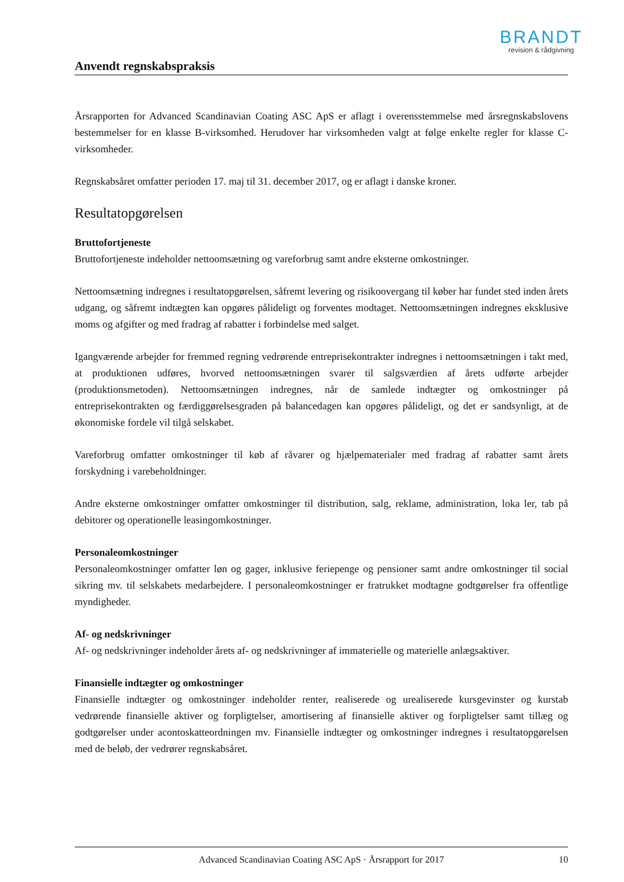BRANDT
revision & rådgivning
Anvendt regnskabspraksis
Årsrapporten for Advanced Scandinavian Coating ASC ApS er aflagt i overensstemmelse med årsregnskabslovens bestemmelser for en klasse B-virksomhed. Herudover har virksomheden valgt at følge enkelte regler for klasse C-virksomheder.
Regnskabsåret omfatter perioden 17. maj til 31. december 2017, og er aflagt i danske kroner.
Resultatopgørelsen
Bruttofortjeneste
Bruttofortjeneste indeholder nettoomsætning og vareforbrug samt andre eksterne omkostninger.
Nettoomsætning indregnes i resultatopgørelsen, såfremt levering og risikoovergang til køber har fundet sted inden årets udgang, og såfremt indtægten kan opgøres pålideligt og forventes modtaget. Nettoomsætningen indregnes eksklusive moms og afgifter og med fradrag af rabatter i forbindelse med salget.
Igangværende arbejder for fremmed regning vedrørende entreprisekontrakter indregnes i nettoomsætningen i takt med, at produktionen udføres, hvorved nettoomsætningen svarer til salgsværdien af årets udførte arbejder (produktionsmetoden). Nettoomsætningen indregnes, når de samlede indtægter og omkostninger på entreprisekontrakten og færdiggørelsesgraden på balancedagen kan opgøres pålideligt, og det er sandsynligt, at de økonomiske fordele vil tilgå selskabet.
Vareforbrug omfatter omkostninger til køb af råvarer og hjælpematerialer med fradrag af rabatter samt årets forskydning i varebeholdninger.
Andre eksterne omkostninger omfatter omkostninger til distribution, salg, reklame, administration, loka ler, tab på debitorer og operationelle leasingomkostninger.
Personaleomkostninger
Personaleomkostninger omfatter løn og gager, inklusive feriepenge og pensioner samt andre omkostninger til social sikring mv. til selskabets medarbejdere. I personaleomkostninger er fratrukket modtagne godtgørelser fra offentlige myndigheder.
Af- og nedskrivninger
Af- og nedskrivninger indeholder årets af- og nedskrivninger af immaterielle og materielle anlægsaktiver.
Finansielle indtægter og omkostninger
Finansielle indtægter og omkostninger indeholder renter, realiserede og urealiserede kursgevinster og kurstab vedrørende finansielle aktiver og forpligtelser, amortisering af finansielle aktiver og forpligtelser samt tillæg og godtgørelser under acontoskatteordningen mv. Finansielle indtægter og omkostninger indregnes i resultatopgørelsen med de beløb, der vedrører regnskabsåret.
Advanced Scandinavian Coating ASC ApS · Årsrapport for 2017
10